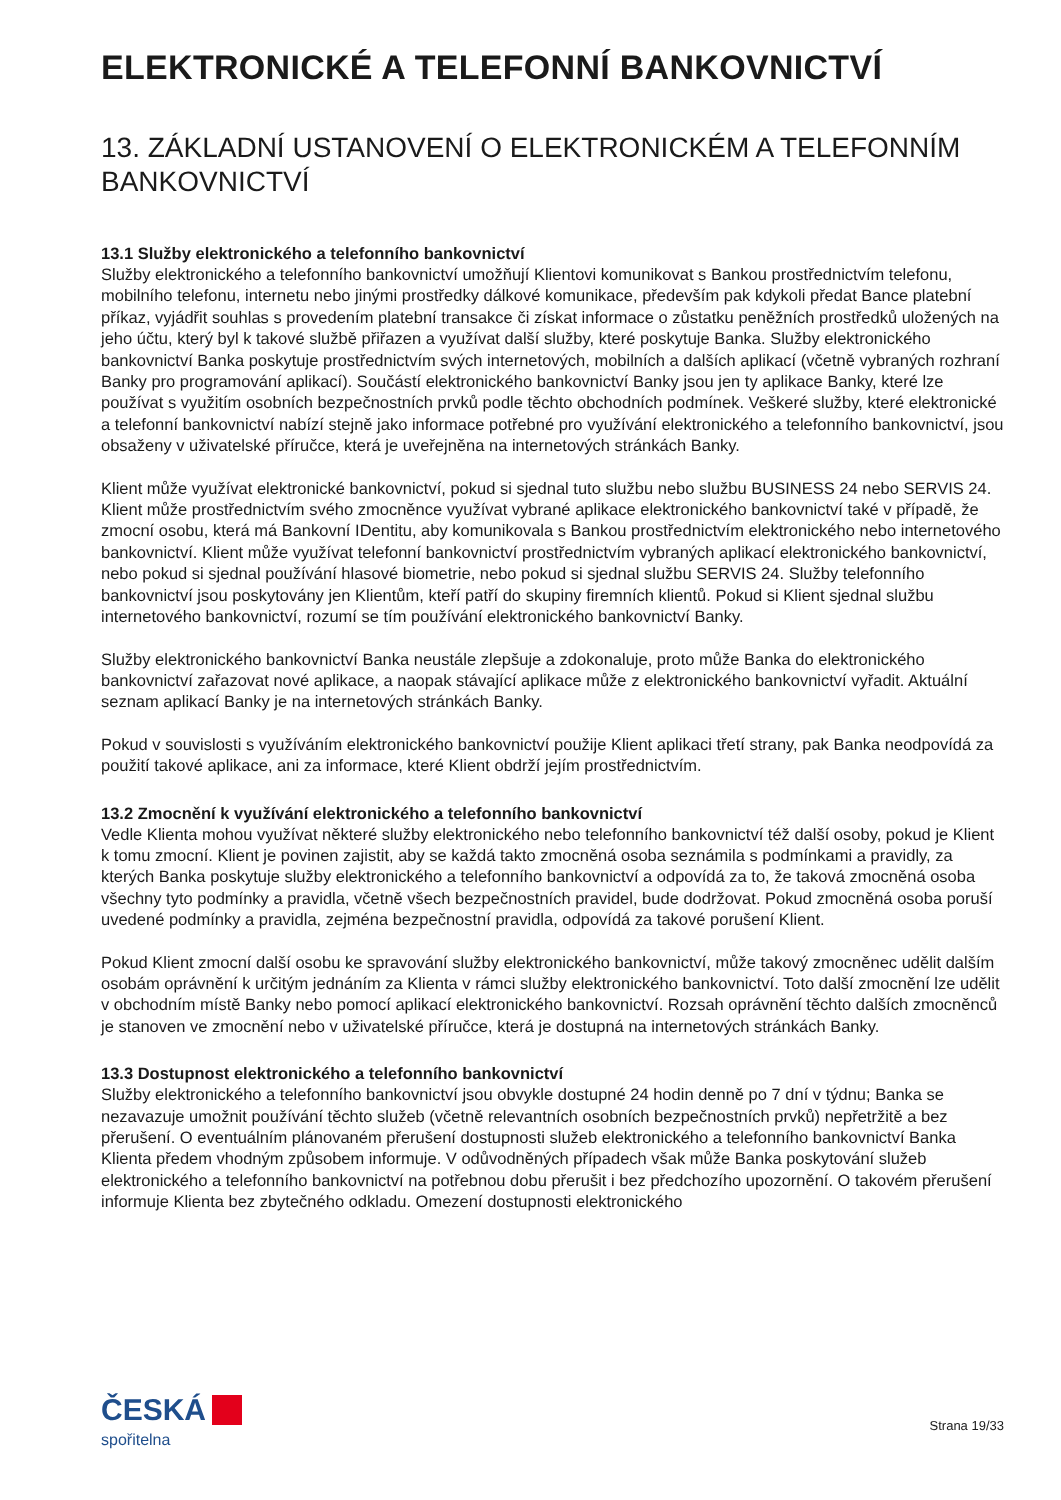ELEKTRONICKÉ A TELEFONNÍ BANKOVNICTVÍ
13. ZÁKLADNÍ USTANOVENÍ O ELEKTRONICKÉM A TELEFONNÍM BANKOVNICTVÍ
13.1 Služby elektronického a telefonního bankovnictví
Služby elektronického a telefonního bankovnictví umožňují Klientovi komunikovat s Bankou prostřednictvím telefonu, mobilního telefonu, internetu nebo jinými prostředky dálkové komunikace, především pak kdykoli předat Bance platební příkaz, vyjádřit souhlas s provedením platební transakce či získat informace o zůstatku peněžních prostředků uložených na jeho účtu, který byl k takové službě přiřazen a využívat další služby, které poskytuje Banka. Služby elektronického bankovnictví Banka poskytuje prostřednictvím svých internetových, mobilních a dalších aplikací (včetně vybraných rozhraní Banky pro programování aplikací). Součástí elektronického bankovnictví Banky jsou jen ty aplikace Banky, které lze používat s využitím osobních bezpečnostních prvků podle těchto obchodních podmínek. Veškeré služby, které elektronické a telefonní bankovnictví nabízí stejně jako informace potřebné pro využívání elektronického a telefonního bankovnictví, jsou obsaženy v uživatelské příručce, která je uveřejněna na internetových stránkách Banky.
Klient může využívat elektronické bankovnictví, pokud si sjednal tuto službu nebo službu BUSINESS 24 nebo SERVIS 24. Klient může prostřednictvím svého zmocněnce využívat vybrané aplikace elektronického bankovnictví také v případě, že zmocní osobu, která má Bankovní IDentitu, aby komunikovala s Bankou prostřednictvím elektronického nebo internetového bankovnictví. Klient může využívat telefonní bankovnictví prostřednictvím vybraných aplikací elektronického bankovnictví, nebo pokud si sjednal používání hlasové biometrie, nebo pokud si sjednal službu SERVIS 24. Služby telefonního bankovnictví jsou poskytovány jen Klientům, kteří patří do skupiny firemních klientů. Pokud si Klient sjednal službu internetového bankovnictví, rozumí se tím používání elektronického bankovnictví Banky.
Služby elektronického bankovnictví Banka neustále zlepšuje a zdokonaluje, proto může Banka do elektronického bankovnictví zařazovat nové aplikace, a naopak stávající aplikace může z elektronického bankovnictví vyřadit. Aktuální seznam aplikací Banky je na internetových stránkách Banky.
Pokud v souvislosti s využíváním elektronického bankovnictví použije Klient aplikaci třetí strany, pak Banka neodpovídá za použití takové aplikace, ani za informace, které Klient obdrží jejím prostřednictvím.
13.2 Zmocnění k využívání elektronického a telefonního bankovnictví
Vedle Klienta mohou využívat některé služby elektronického nebo telefonního bankovnictví též další osoby, pokud je Klient k tomu zmocní. Klient je povinen zajistit, aby se každá takto zmocněná osoba seznámila s podmínkami a pravidly, za kterých Banka poskytuje služby elektronického a telefonního bankovnictví a odpovídá za to, že taková zmocněná osoba všechny tyto podmínky a pravidla, včetně všech bezpečnostních pravidel, bude dodržovat. Pokud zmocněná osoba poruší uvedené podmínky a pravidla, zejména bezpečnostní pravidla, odpovídá za takové porušení Klient.
Pokud Klient zmocní další osobu ke spravování služby elektronického bankovnictví, může takový zmocněnec udělit dalším osobám oprávnění k určitým jednáním za Klienta v rámci služby elektronického bankovnictví. Toto další zmocnění lze udělit v obchodním místě Banky nebo pomocí aplikací elektronického bankovnictví. Rozsah oprávnění těchto dalších zmocněnců je stanoven ve zmocnění nebo v uživatelské příručce, která je dostupná na internetových stránkách Banky.
13.3 Dostupnost elektronického a telefonního bankovnictví
Služby elektronického a telefonního bankovnictví jsou obvykle dostupné 24 hodin denně po 7 dní v týdnu; Banka se nezavazuje umožnit používání těchto služeb (včetně relevantních osobních bezpečnostních prvků) nepřetržitě a bez přerušení. O eventuálním plánovaném přerušení dostupnosti služeb elektronického a telefonního bankovnictví Banka Klienta předem vhodným způsobem informuje. V odůvodněných případech však může Banka poskytování služeb elektronického a telefonního bankovnictví na potřebnou dobu přerušit i bez předchozího upozornění. O takovém přerušení informuje Klienta bez zbytečného odkladu. Omezení dostupnosti elektronického
ČESKÁ
spořitelna
Strana 19/33